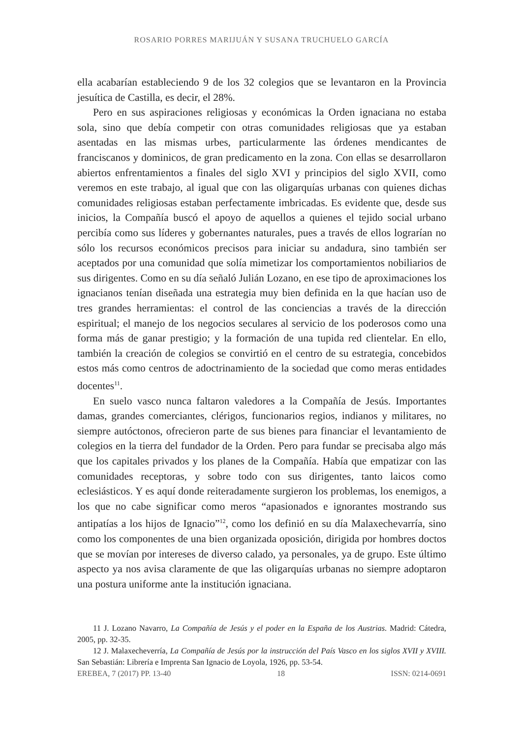ROSARIO PORRES MARIJUÁN Y SUSANA TRUCHUELO GARCÍA
ella acabarían estableciendo 9 de los 32 colegios que se levantaron en la Provincia jesuítica de Castilla, es decir, el 28%.
Pero en sus aspiraciones religiosas y económicas la Orden ignaciana no estaba sola, sino que debía competir con otras comunidades religiosas que ya estaban asentadas en las mismas urbes, particularmente las órdenes mendicantes de franciscanos y dominicos, de gran predicamento en la zona. Con ellas se desarrollaron abiertos enfrentamientos a finales del siglo XVI y principios del siglo XVII, como veremos en este trabajo, al igual que con las oligarquías urbanas con quienes dichas comunidades religiosas estaban perfectamente imbricadas. Es evidente que, desde sus inicios, la Compañía buscó el apoyo de aquellos a quienes el tejido social urbano percibía como sus líderes y gobernantes naturales, pues a través de ellos lograrían no sólo los recursos económicos precisos para iniciar su andadura, sino también ser aceptados por una comunidad que solía mimetizar los comportamientos nobiliarios de sus dirigentes. Como en su día señaló Julián Lozano, en ese tipo de aproximaciones los ignacianos tenían diseñada una estrategia muy bien definida en la que hacían uso de tres grandes herramientas: el control de las conciencias a través de la dirección espiritual; el manejo de los negocios seculares al servicio de los poderosos como una forma más de ganar prestigio; y la formación de una tupida red clientelar. En ello, también la creación de colegios se convirtió en el centro de su estrategia, concebidos estos más como centros de adoctrinamiento de la sociedad que como meras entidades docentes<sup>11</sup>.
En suelo vasco nunca faltaron valedores a la Compañía de Jesús. Importantes damas, grandes comerciantes, clérigos, funcionarios regios, indianos y militares, no siempre autóctonos, ofrecieron parte de sus bienes para financiar el levantamiento de colegios en la tierra del fundador de la Orden. Pero para fundar se precisaba algo más que los capitales privados y los planes de la Compañía. Había que empatizar con las comunidades receptoras, y sobre todo con sus dirigentes, tanto laicos como eclesiásticos. Y es aquí donde reiteradamente surgieron los problemas, los enemigos, a los que no cabe significar como meros “apasionados e ignorantes mostrando sus antipatías a los hijos de Ignacio”<sup>12</sup>, como los definió en su día Malaxechevarría, sino como los componentes de una bien organizada oposición, dirigida por hombres doctos que se movían por intereses de diverso calado, ya personales, ya de grupo. Este último aspecto ya nos avisa claramente de que las oligarquías urbanas no siempre adoptaron una postura uniforme ante la institución ignaciana.
11 J. Lozano Navarro, La Compañía de Jesús y el poder en la España de los Austrias. Madrid: Cátedra, 2005, pp. 32-35.
12 J. Malaxecheverría, La Compañía de Jesús por la instrucción del País Vasco en los siglos XVII y XVIII. San Sebastián: Librería e Imprenta San Ignacio de Loyola, 1926, pp. 53-54.
EREBEA, 7 (2017) PP. 13-40 18 ISSN: 0214-0691